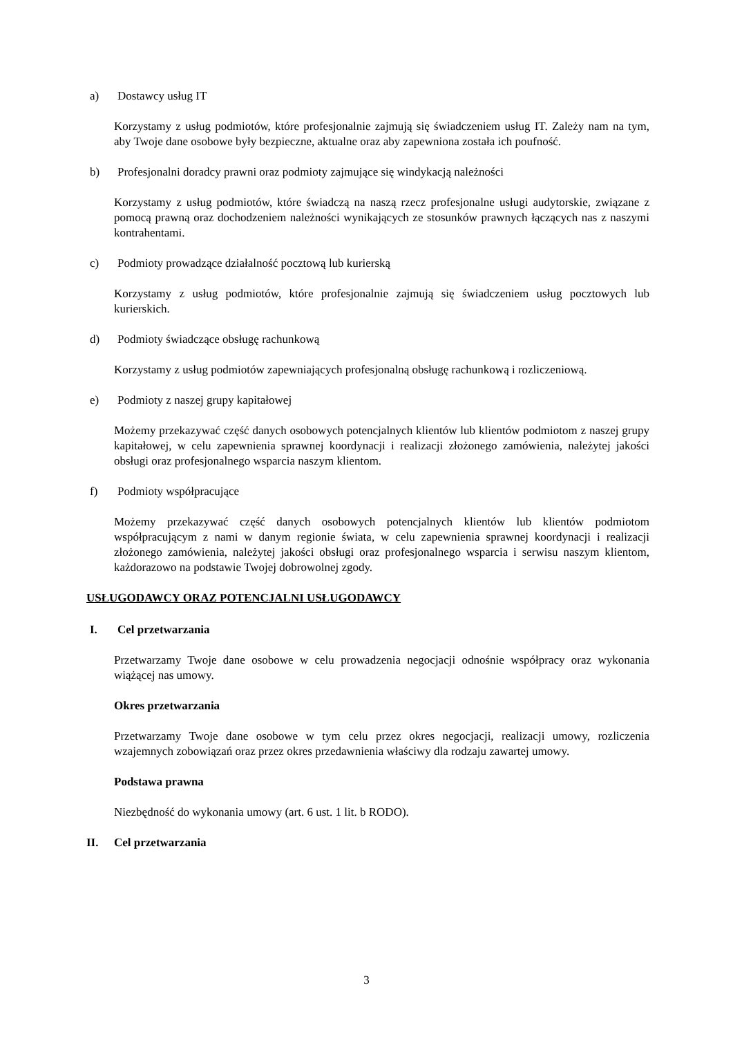a) Dostawcy usług IT
Korzystamy z usług podmiotów, które profesjonalnie zajmują się świadczeniem usług IT. Zależy nam na tym, aby Twoje dane osobowe były bezpieczne, aktualne oraz aby zapewniona została ich poufność.
b) Profesjonalni doradcy prawni oraz podmioty zajmujące się windykacją należności
Korzystamy z usług podmiotów, które świadczą na naszą rzecz profesjonalne usługi audytorskie, związane z pomocą prawną oraz dochodzeniem należności wynikających ze stosunków prawnych łączących nas z naszymi kontrahentami.
c) Podmioty prowadzące działalność pocztową lub kurierską
Korzystamy z usług podmiotów, które profesjonalnie zajmują się świadczeniem usług pocztowych lub kurierskich.
d) Podmioty świadczące obsługę rachunkową
Korzystamy z usług podmiotów zapewniających profesjonalną obsługę rachunkową i rozliczeniową.
e) Podmioty z naszej grupy kapitałowej
Możemy przekazywać część danych osobowych potencjalnych klientów lub klientów podmiotom z naszej grupy kapitałowej, w celu zapewnienia sprawnej koordynacji i realizacji złożonego zamówienia, należytej jakości obsługi oraz profesjonalnego wsparcia naszym klientom.
f) Podmioty współpracujące
Możemy przekazywać część danych osobowych potencjalnych klientów lub klientów podmiotom współpracującym z nami w danym regionie świata, w celu zapewnienia sprawnej koordynacji i realizacji złożonego zamówienia, należytej jakości obsługi oraz profesjonalnego wsparcia i serwisu naszym klientom, każdorazowo na podstawie Twojej dobrowolnej zgody.
USŁUGODAWCY ORAZ POTENCJALNI USŁUGODAWCY
I. Cel przetwarzania
Przetwarzamy Twoje dane osobowe w celu prowadzenia negocjacji odnośnie współpracy oraz wykonania wiążącej nas umowy.
Okres przetwarzania
Przetwarzamy Twoje dane osobowe w tym celu przez okres negocjacji, realizacji umowy, rozliczenia wzajemnych zobowiązań oraz przez okres przedawnienia właściwy dla rodzaju zawartej umowy.
Podstawa prawna
Niezbędność do wykonania umowy (art. 6 ust. 1 lit. b RODO).
II. Cel przetwarzania
3